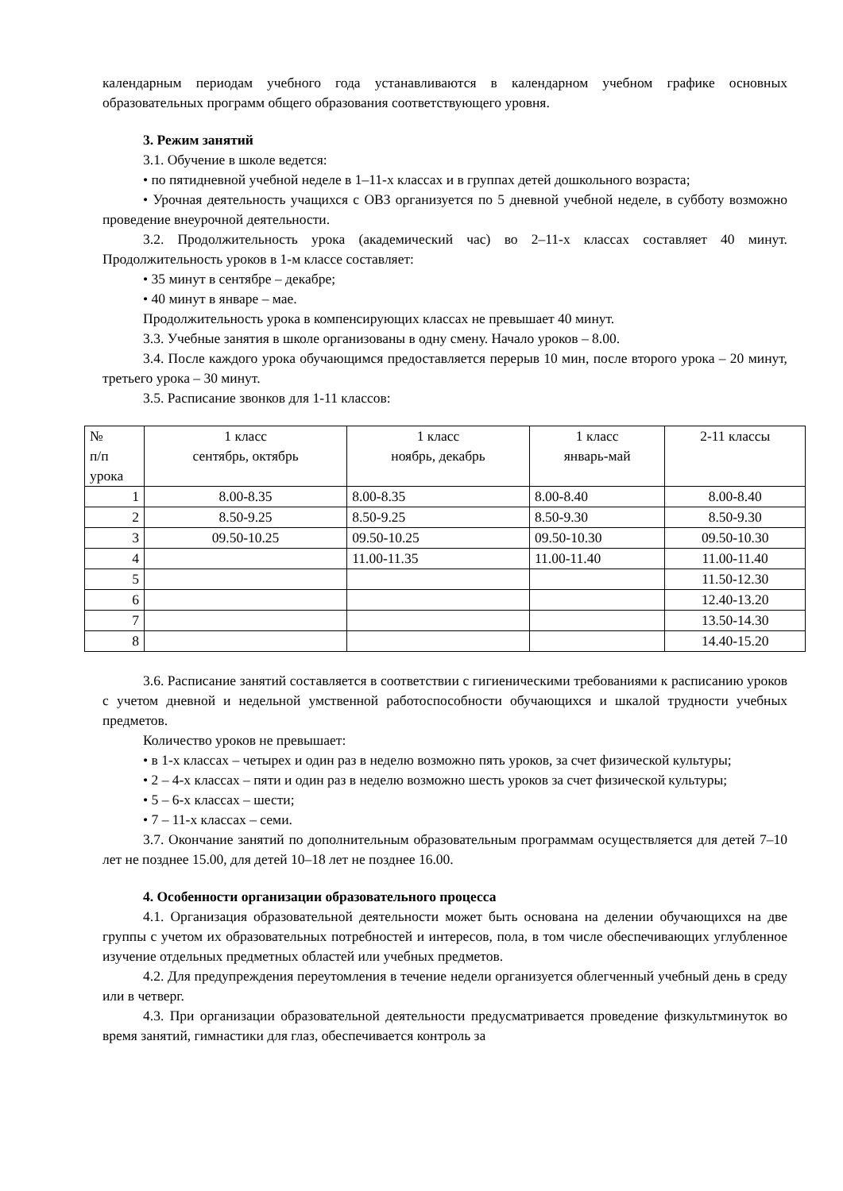календарным периодам учебного года устанавливаются в календарном учебном графике основных образовательных программ общего образования соответствующего уровня.
3. Режим занятий
3.1. Обучение в школе ведется:
• по пятидневной учебной неделе в 1–11-х классах и в группах детей дошкольного возраста;
• Урочная деятельность учащихся с ОВЗ организуется по 5 дневной учебной неделе, в субботу возможно проведение внеурочной деятельности.
3.2. Продолжительность урока (академический час) во 2–11-х классах составляет 40 минут. Продолжительность уроков в 1-м классе составляет:
• 35 минут в сентябре – декабре;
• 40 минут в январе – мае.
Продолжительность урока в компенсирующих классах не превышает 40 минут.
3.3. Учебные занятия в школе организованы в одну смену. Начало уроков – 8.00.
3.4. После каждого урока обучающимся предоставляется перерыв 10 мин, после второго урока – 20 минут, третьего урока – 30 минут.
3.5. Расписание звонков для 1-11 классов:
| № п/п урока | 1 класс сентябрь, октябрь | 1 класс ноябрь, декабрь | 1 класс январь-май | 2-11 классы |
| 1 | 8.00-8.35 | 8.00-8.35 | 8.00-8.40 | 8.00-8.40 |
| 2 | 8.50-9.25 | 8.50-9.25 | 8.50-9.30 | 8.50-9.30 |
| 3 | 09.50-10.25 | 09.50-10.25 | 09.50-10.30 | 09.50-10.30 |
| 4 | | 11.00-11.35 | 11.00-11.40 | 11.00-11.40 |
| 5 | | | | 11.50-12.30 |
| 6 | | | | 12.40-13.20 |
| 7 | | | | 13.50-14.30 |
| 8 | | | | 14.40-15.20 |
3.6. Расписание занятий составляется в соответствии с гигиеническими требованиями к расписанию уроков с учетом дневной и недельной умственной работоспособности обучающихся и шкалой трудности учебных предметов.
Количество уроков не превышает:
• в 1-х классах – четырех и один раз в неделю возможно пять уроков, за счет физической культуры;
• 2 – 4-х классах – пяти и один раз в неделю возможно шесть уроков за счет физической культуры;
• 5 – 6-х классах – шести;
• 7 – 11-х классах – семи.
3.7. Окончание занятий по дополнительным образовательным программам осуществляется для детей 7–10 лет не позднее 15.00, для детей 10–18 лет не позднее 16.00.
4. Особенности организации образовательного процесса
4.1. Организация образовательной деятельности может быть основана на делении обучающихся на две группы с учетом их образовательных потребностей и интересов, пола, в том числе обеспечивающих углубленное изучение отдельных предметных областей или учебных предметов.
4.2. Для предупреждения переутомления в течение недели организуется облегченный учебный день в среду или в четверг.
4.3. При организации образовательной деятельности предусматривается проведение физкультминуток во время занятий, гимнастики для глаз, обеспечивается контроль за